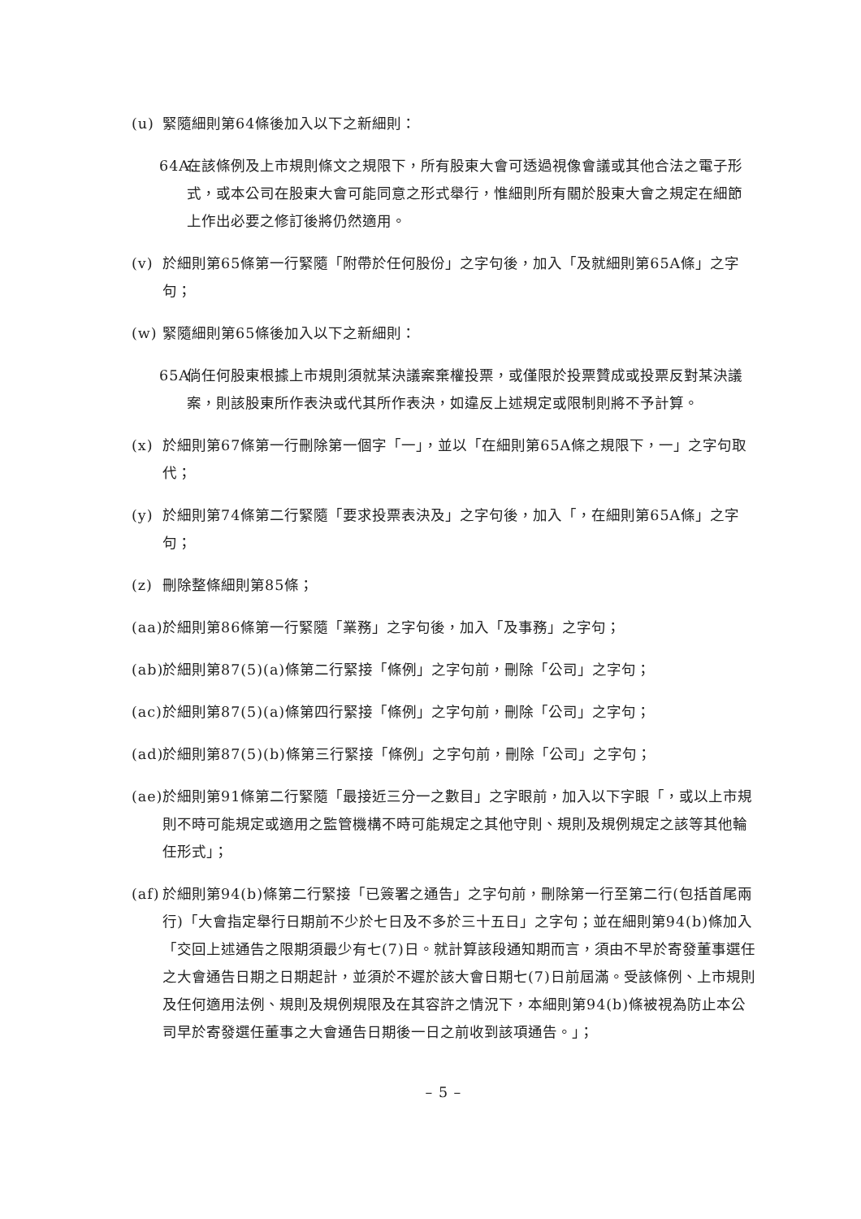(u) 緊隨細則第64條後加入以下之新細則：
64A. 在該條例及上市規則條文之規限下，所有股東大會可透過視像會議或其他合法之電子形式，或本公司在股東大會可能同意之形式舉行，惟細則所有關於股東大會之規定在細節上作出必要之修訂後將仍然適用。
(v) 於細則第65條第一行緊隨「附帶於任何股份」之字句後，加入「及就細則第65A條」之字句；
(w) 緊隨細則第65條後加入以下之新細則：
65A. 倘任何股東根據上市規則須就某決議案棄權投票，或僅限於投票贊成或投票反對某決議案，則該股東所作表決或代其所作表決，如違反上述規定或限制則將不予計算。
(x) 於細則第67條第一行刪除第一個字「一」，並以「在細則第65A條之規限下，一」之字句取代；
(y) 於細則第74條第二行緊隨「要求投票表決及」之字句後，加入「，在細則第65A條」之字句；
(z) 刪除整條細則第85條；
(aa) 於細則第86條第一行緊隨「業務」之字句後，加入「及事務」之字句；
(ab) 於細則第87(5)(a)條第二行緊接「條例」之字句前，刪除「公司」之字句；
(ac) 於細則第87(5)(a)條第四行緊接「條例」之字句前，刪除「公司」之字句；
(ad) 於細則第87(5)(b)條第三行緊接「條例」之字句前，刪除「公司」之字句；
(ae) 於細則第91條第二行緊隨「最接近三分一之數目」之字眼前，加入以下字眼「，或以上市規則不時可能規定或適用之監管機構不時可能規定之其他守則、規則及規例規定之該等其他輪任形式」；
(af) 於細則第94(b)條第二行緊接「已簽署之通告」之字句前，刪除第一行至第二行(包括首尾兩行)「大會指定舉行日期前不少於七日及不多於三十五日」之字句；並在細則第94(b)條加入「交回上述通告之限期須最少有七(7)日。就計算該段通知期而言，須由不早於寄發董事選任之大會通告日期之日期起計，並須於不遲於該大會日期七(7)日前屆滿。受該條例、上市規則及任何適用法例、規則及規例規限及在其容許之情況下，本細則第94(b)條被視為防止本公司早於寄發選任董事之大會通告日期後一日之前收到該項通告。」；
– 5 –